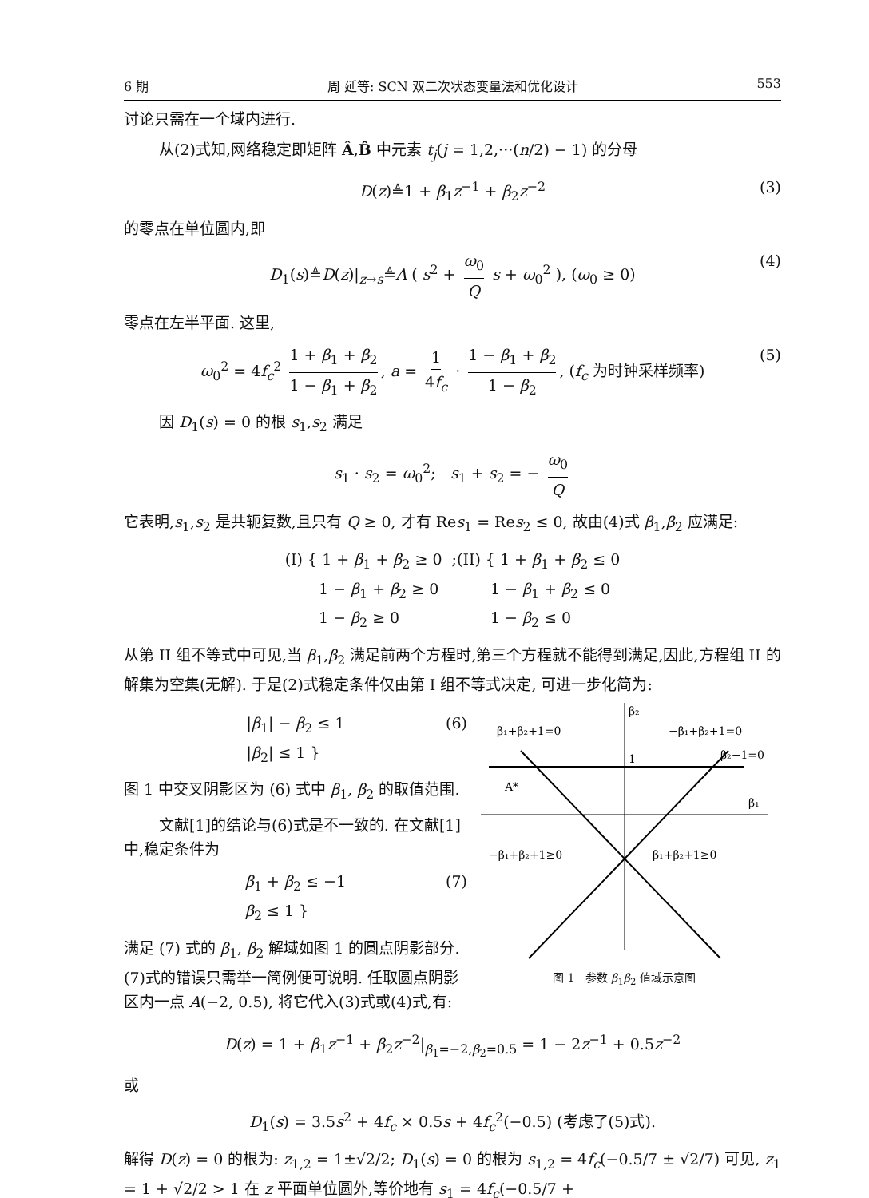6 期 周 延等: SCN 双二次状态变量法和优化设计 553
讨论只需在一个域内进行.
从(2)式知,网络稳定即矩阵 Â,B̂ 中元素 t<sub>j</sub>(j = 1,2,···(n/2) − 1) 的分母
D(z)≜1 + β<sub>1</sub>z<sup>−1</sup> + β<sub>2</sub>z<sup>−2</sup> (3)
的零点在单位圆内,即
D<sub>1</sub>(s)≜D(z)|<sub>z→s</sub>≜A ( s<sup>2</sup> + ω<sub>0</sub> Q s + ω<sub>0</sub><sup>2</sup> ), (ω<sub>0</sub> ≥ 0) (4)
零点在左半平面. 这里,
ω<sub>0</sub><sup>2</sup> = 4f<sub>c</sub><sup>2</sup> 1 + β<sub>1</sub> + β<sub>2</sub> 1 − β<sub>1</sub> + β<sub>2</sub>, a = 1 4f<sub>c</sub> · 1 − β<sub>1</sub> + β<sub>2</sub> 1 − β<sub>2</sub>, (f<sub>c</sub> 为时钟采样频率) (5)
因 D<sub>1</sub>(s) = 0 的根 s<sub>1</sub>,s<sub>2</sub> 满足
s<sub>1</sub> · s<sub>2</sub> = ω<sub>0</sub><sup>2</sup>; s<sub>1</sub> + s<sub>2</sub> = − ω<sub>0</sub> Q
它表明,s<sub>1</sub>,s<sub>2</sub> 是共轭复数,且只有 Q ≥ 0, 才有 Res<sub>1</sub> = Res<sub>2</sub> ≤ 0, 故由(4)式 β<sub>1</sub>,β<sub>2</sub> 应满足:
(I) { 1 + β<sub>1</sub> + β<sub>2</sub> ≥ 0
1 − β<sub>1</sub> + β<sub>2</sub> ≥ 0
1 − β<sub>2</sub> ≥ 0 ;(II) { 1 + β<sub>1</sub> + β<sub>2</sub> ≤ 0
1 − β<sub>1</sub> + β<sub>2</sub> ≤ 0
1 − β<sub>2</sub> ≤ 0
从第 II 组不等式中可见,当 β<sub>1</sub>,β<sub>2</sub> 满足前两个方程时,第三个方程就不能得到满足,因此,方程组 II 的解集为空集(无解). 于是(2)式稳定条件仅由第 I 组不等式决定, 可进一步化简为:
|β<sub>1</sub>| − β<sub>2</sub> ≤ 1
|β<sub>2</sub>| ≤ 1 } (6)
图 1 中交叉阴影区为 (6) 式中 β<sub>1</sub>, β<sub>2</sub> 的取值范围.
文献[1]的结论与(6)式是不一致的. 在文献[1]中,稳定条件为
β<sub>1</sub> + β<sub>2</sub> ≤ −1
β<sub>2</sub> ≤ 1 } (7)
满足 (7) 式的 β<sub>1</sub>, β<sub>2</sub> 解域如图 1 的圆点阴影部分. (7)式的错误只需举一简例便可说明. 任取圆点阴影区内一点 A(−2, 0.5), 将它代入(3)式或(4)式,有:
β₂
β₁+β₂+1=0
−β₁+β₂+1=0
β₂−1=0
β₁
1
A*
−β₁+β₂+1≥0
β₁+β₂+1≥0
图 1 参数 β<sub>1</sub>β<sub>2</sub> 值域示意图
D(z) = 1 + β<sub>1</sub>z<sup>−1</sup> + β<sub>2</sub>z<sup>−2</sup>|<sub>β<sub>1</sub>=−2,β<sub>2</sub>=0.5</sub> = 1 − 2z<sup>−1</sup> + 0.5z<sup>−2</sup>
或
D<sub>1</sub>(s) = 3.5s<sup>2</sup> + 4f<sub>c</sub> × 0.5s + 4f<sub>c</sub><sup>2</sup>(−0.5) (考虑了(5)式).
解得 D(z) = 0 的根为: z<sub>1,2</sub> = 1±√2/2; D<sub>1</sub>(s) = 0 的根为 s<sub>1,2</sub> = 4f<sub>c</sub>(−0.5/7 ± √2/7) 可见, z<sub>1</sub> = 1 + √2/2 > 1 在 z 平面单位圆外,等价地有 s<sub>1</sub> = 4f<sub>c</sub>(−0.5/7 +